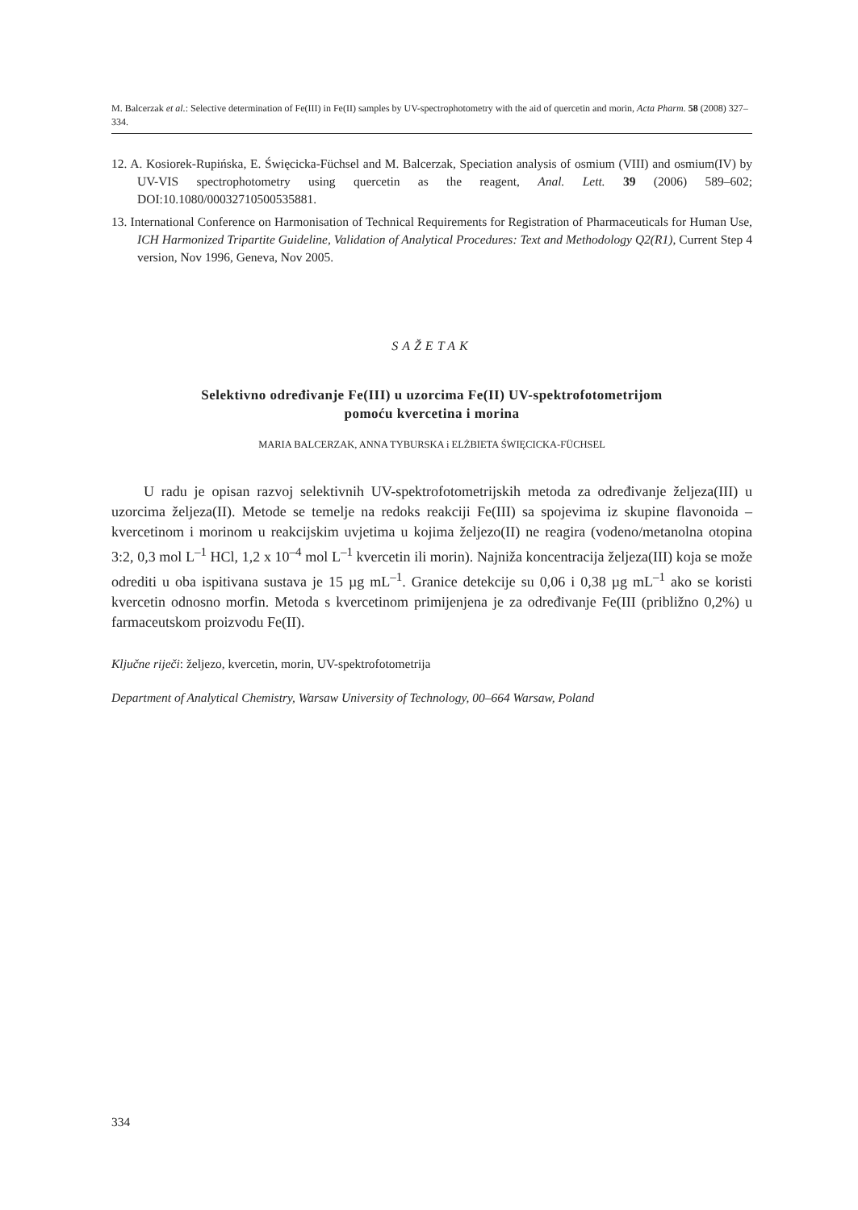M. Balcerzak et al.: Selective determination of Fe(III) in Fe(II) samples by UV-spectrophotometry with the aid of quercetin and morin, Acta Pharm. 58 (2008) 327–334.
12. A. Kosiorek-Rupińska, E. Święcicka-Füchsel and M. Balcerzak, Speciation analysis of osmium (VIII) and osmium(IV) by UV-VIS spectrophotometry using quercetin as the reagent, Anal. Lett. 39 (2006) 589–602; DOI:10.1080/00032710500535881.
13. International Conference on Harmonisation of Technical Requirements for Registration of Pharmaceuticals for Human Use, ICH Harmonized Tripartite Guideline, Validation of Analytical Procedures: Text and Methodology Q2(R1), Current Step 4 version, Nov 1996, Geneva, Nov 2005.
SAŽETAK
Selektivno određivanje Fe(III) u uzorcima Fe(II) UV-spektrofotometrijom
pomoću kvercetina i morina
MARIA BALCERZAK, ANNA TYBURSKA i ELŻBIETA ŚWIĘCICKA-FÜCHSEL
U radu je opisan razvoj selektivnih UV-spektrofotometrijskih metoda za određivanje željeza(III) u uzorcima željeza(II). Metode se temelje na redoks reakciji Fe(III) sa spojevima iz skupine flavonoida – kvercetinom i morinom u reakcijskim uvjetima u kojima željezo(II) ne reagira (vodeno/metanolna otopina 3:2, 0,3 mol L<sup>–1</sup> HCl, 1,2 x 10<sup>–4</sup> mol L<sup>–1</sup> kvercetin ili morin). Najniža koncentracija željeza(III) koja se može odrediti u oba ispitivana sustava je 15 µg mL<sup>–1</sup>. Granice detekcije su 0,06 i 0,38 µg mL<sup>–1</sup> ako se koristi kvercetin odnosno morfin. Metoda s kvercetinom primijenjena je za određivanje Fe(III (približno 0,2%) u farmaceutskom proizvodu Fe(II).
Ključne riječi: željezo, kvercetin, morin, UV-spektrofotometrija
Department of Analytical Chemistry, Warsaw University of Technology, 00–664 Warsaw, Poland
334